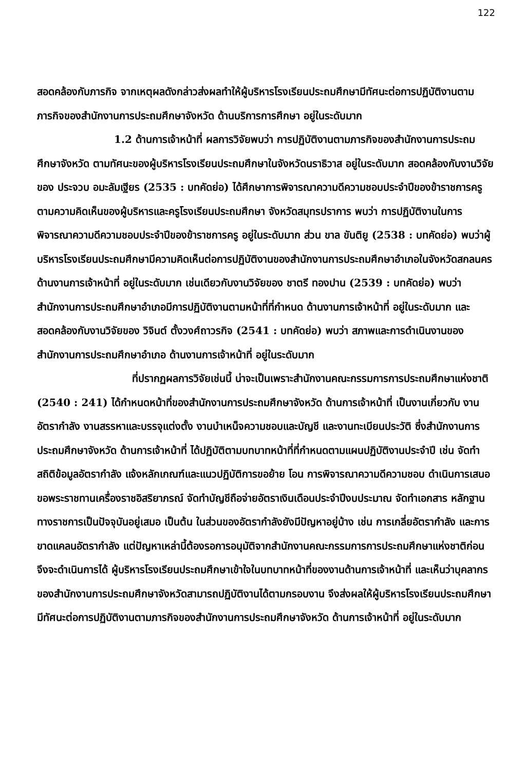122
สอดคล้องกับภารกิจ จากเหตุผลดังกล่าวส่งผลทำให้ผู้บริหารโรงเรียนประถมศึกษามีทัศนะต่อการปฏิบัติงานตามภารกิจของสำนักงานการประถมศึกษาจังหวัด ด้านบริการการศึกษา อยู่ในระดับมาก
1.2 ด้านการเจ้าหน้าที่ ผลการวิจัยพบว่า การปฏิบัติงานตามภารกิจของสำนักงานการประถมศึกษาจังหวัด ตามทัศนะของผู้บริหารโรงเรียนประถมศึกษาในจังหวัดนราธิวาส อยู่ในระดับมาก สอดคล้องกับงานวิจัยของ ประจวบ อมะลัมเฐียร (2535 : บทคัดย่อ) ได้ศึกษาการพิจารณาความดีความชอบประจำปีของข้าราชการครูตามความคิดเห็นของผู้บริหารและครูโรงเรียนประถมศึกษา จังหวัดสมุทรปราการ พบว่า การปฏิบัติงานในการพิจารณาความดีความชอบประจำปีของข้าราชการครู อยู่ในระดับมาก ส่วน ขาล ขันติยู (2538 : บทคัดย่อ) พบว่าผู้บริหารโรงเรียนประถมศึกษามีความคิดเห็นต่อการปฏิบัติงานของสำนักงานการประถมศึกษาอำเภอในจังหวัดสกลนคร ด้านงานการเจ้าหน้าที่ อยู่ในระดับมาก เช่นเดียวกับงานวิจัยของ ชาตรี ทองปาน (2539 : บทคัดย่อ) พบว่า สำนักงานการประถมศึกษาอำเภอมีการปฏิบัติงานตามหน้าที่ที่กำหนด ด้านงานการเจ้าหน้าที่ อยู่ในระดับมาก และสอดคล้องกับงานวิจัยของ วิจินต์ ตั้งวงศ์ถาวรกิจ (2541 : บทคัดย่อ) พบว่า สภาพและการดำเนินงานของสำนักงานการประถมศึกษาอำเภอ ด้านงานการเจ้าหน้าที่ อยู่ในระดับมาก
ที่ปรากฏผลการวิจัยเช่นนี้ น่าจะเป็นเพราะสำนักงานคณะกรรมการการประถมศึกษาแห่งชาติ (2540 : 241) ได้กำหนดหน้าที่ของสำนักงานการประถมศึกษาจังหวัด ด้านการเจ้าหน้าที่ เป็นงานเกี่ยวกับ งานอัตรากำลัง งานสรรหาและบรรจุแต่งตั้ง งานบำเหน็จความชอบและบัญชี และงานทะเบียนประวัติ ซึ่งสำนักงานการประถมศึกษาจังหวัด ด้านการเจ้าหน้าที่ ได้ปฏิบัติตามบทบาทหน้าที่ที่กำหนดตามแผนปฏิบัติงานประจำปี เช่น จัดทำสถิติข้อมูลอัตรากำลัง แจ้งหลักเกณฑ์และแนวปฏิบัติการขอย้าย โอน การพิจารณาความดีความชอบ ดำเนินการเสนอขอพระราชทานเครื่องราชอิสริยาภรณ์ จัดทำบัญชีถือจ่ายอัตราเงินเดือนประจำปีงบประมาณ จัดทำเอกสาร หลักฐานทางราชการเป็นปัจจุบันอยู่เสมอ เป็นต้น ในส่วนของอัตรากำลังยังมีปัญหาอยู่บ้าง เช่น การเกลี่ยอัตรากำลัง และการขาดแคลนอัตรากำลัง แต่ปัญหาเหล่านี้ต้องรอการอนุมัติจากสำนักงานคณะกรรมการการประถมศึกษาแห่งชาติก่อนจึงจะดำเนินการได้ ผู้บริหารโรงเรียนประถมศึกษาเข้าใจในบทบาทหน้าที่ของงานด้านการเจ้าหน้าที่ และเห็นว่าบุคลากรของสำนักงานการประถมศึกษาจังหวัดสามารถปฏิบัติงานได้ตามกรอบงาน จึงส่งผลให้ผู้บริหารโรงเรียนประถมศึกษามีทัศนะต่อการปฏิบัติงานตามภารกิจของสำนักงานการประถมศึกษาจังหวัด ด้านการเจ้าหน้าที่ อยู่ในระดับมาก